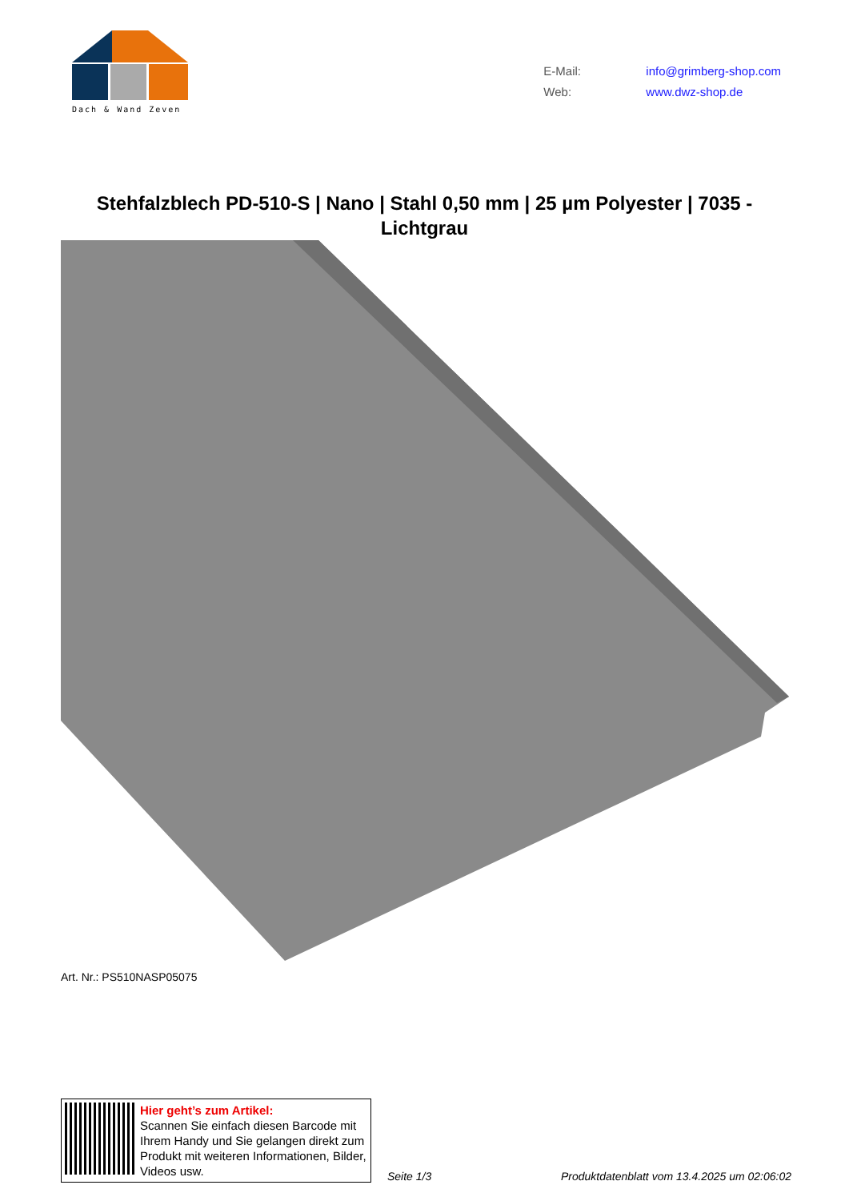Dach & Wand Zeven
E-Mail: info@grimberg-shop.com
Web: www.dwz-shop.de
Stehfalzblech PD-510-S | Nano | Stahl 0,50 mm | 25 µm Polyester | 7035 - Lichtgrau
Art. Nr.: PS510NASP05075
Hier geht’s zum Artikel:
Scannen Sie einfach diesen Barcode mit Ihrem Handy und Sie gelangen direkt zum Produkt mit weiteren Informationen, Bilder, Videos usw.
Seite 1/3 Produktdatenblatt vom 13.4.2025 um 02:06:02